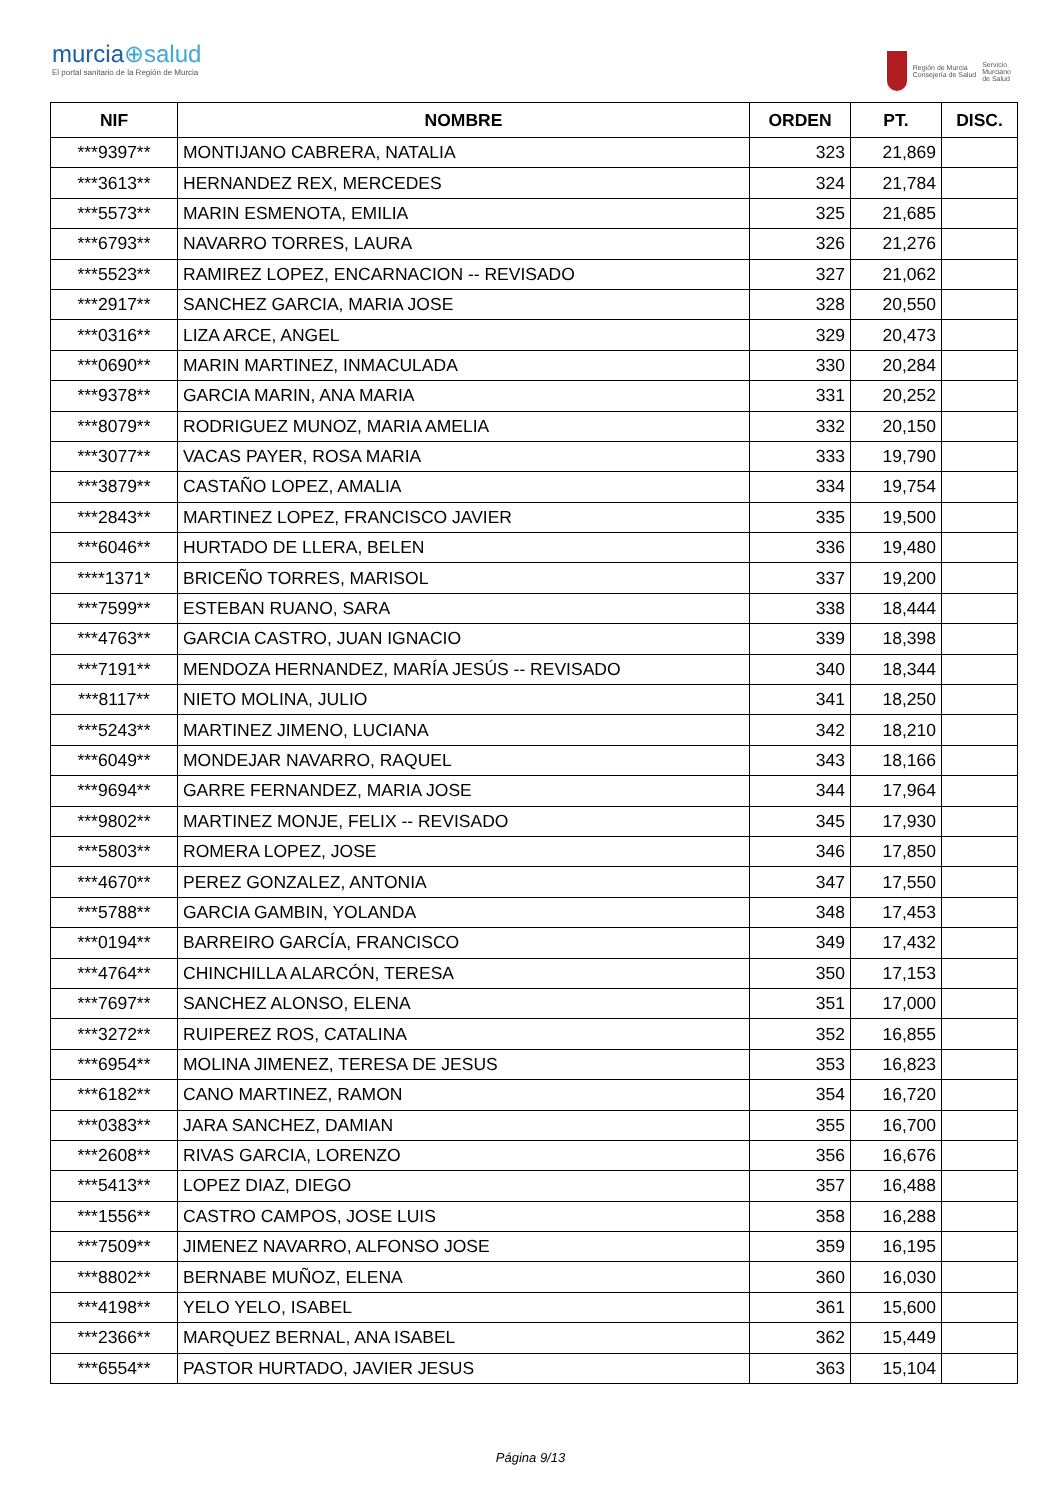murcia⊕salud
El portal sanitario de la Región de Murcia
Región de Murcia
Consejería de Salud
Servicio
Murciano
de Salud
| NIF | NOMBRE | ORDEN | PT. | DISC. |
| --- | --- | --- | --- | --- |
| ***9397** | MONTIJANO CABRERA, NATALIA | 323 | 21,869 | |
| ***3613** | HERNANDEZ REX, MERCEDES | 324 | 21,784 | |
| ***5573** | MARIN ESMENOTA, EMILIA | 325 | 21,685 | |
| ***6793** | NAVARRO TORRES, LAURA | 326 | 21,276 | |
| ***5523** | RAMIREZ LOPEZ, ENCARNACION -- REVISADO | 327 | 21,062 | |
| ***2917** | SANCHEZ GARCIA, MARIA JOSE | 328 | 20,550 | |
| ***0316** | LIZA ARCE, ANGEL | 329 | 20,473 | |
| ***0690** | MARIN MARTINEZ, INMACULADA | 330 | 20,284 | |
| ***9378** | GARCIA MARIN, ANA MARIA | 331 | 20,252 | |
| ***8079** | RODRIGUEZ MUNOZ, MARIA AMELIA | 332 | 20,150 | |
| ***3077** | VACAS PAYER, ROSA MARIA | 333 | 19,790 | |
| ***3879** | CASTAÑO LOPEZ, AMALIA | 334 | 19,754 | |
| ***2843** | MARTINEZ LOPEZ, FRANCISCO JAVIER | 335 | 19,500 | |
| ***6046** | HURTADO DE LLERA, BELEN | 336 | 19,480 | |
| ****1371* | BRICEÑO TORRES, MARISOL | 337 | 19,200 | |
| ***7599** | ESTEBAN RUANO, SARA | 338 | 18,444 | |
| ***4763** | GARCIA CASTRO, JUAN IGNACIO | 339 | 18,398 | |
| ***7191** | MENDOZA HERNANDEZ, MARÍA JESÚS -- REVISADO | 340 | 18,344 | |
| ***8117** | NIETO MOLINA, JULIO | 341 | 18,250 | |
| ***5243** | MARTINEZ JIMENO, LUCIANA | 342 | 18,210 | |
| ***6049** | MONDEJAR NAVARRO, RAQUEL | 343 | 18,166 | |
| ***9694** | GARRE FERNANDEZ, MARIA JOSE | 344 | 17,964 | |
| ***9802** | MARTINEZ MONJE, FELIX -- REVISADO | 345 | 17,930 | |
| ***5803** | ROMERA LOPEZ, JOSE | 346 | 17,850 | |
| ***4670** | PEREZ GONZALEZ, ANTONIA | 347 | 17,550 | |
| ***5788** | GARCIA GAMBIN, YOLANDA | 348 | 17,453 | |
| ***0194** | BARREIRO GARCÍA, FRANCISCO | 349 | 17,432 | |
| ***4764** | CHINCHILLA ALARCÓN, TERESA | 350 | 17,153 | |
| ***7697** | SANCHEZ ALONSO, ELENA | 351 | 17,000 | |
| ***3272** | RUIPEREZ ROS, CATALINA | 352 | 16,855 | |
| ***6954** | MOLINA JIMENEZ, TERESA DE JESUS | 353 | 16,823 | |
| ***6182** | CANO MARTINEZ, RAMON | 354 | 16,720 | |
| ***0383** | JARA SANCHEZ, DAMIAN | 355 | 16,700 | |
| ***2608** | RIVAS GARCIA, LORENZO | 356 | 16,676 | |
| ***5413** | LOPEZ DIAZ, DIEGO | 357 | 16,488 | |
| ***1556** | CASTRO CAMPOS, JOSE LUIS | 358 | 16,288 | |
| ***7509** | JIMENEZ NAVARRO, ALFONSO JOSE | 359 | 16,195 | |
| ***8802** | BERNABE MUÑOZ, ELENA | 360 | 16,030 | |
| ***4198** | YELO YELO, ISABEL | 361 | 15,600 | |
| ***2366** | MARQUEZ BERNAL, ANA ISABEL | 362 | 15,449 | |
| ***6554** | PASTOR HURTADO, JAVIER JESUS | 363 | 15,104 | |
Página 9/13